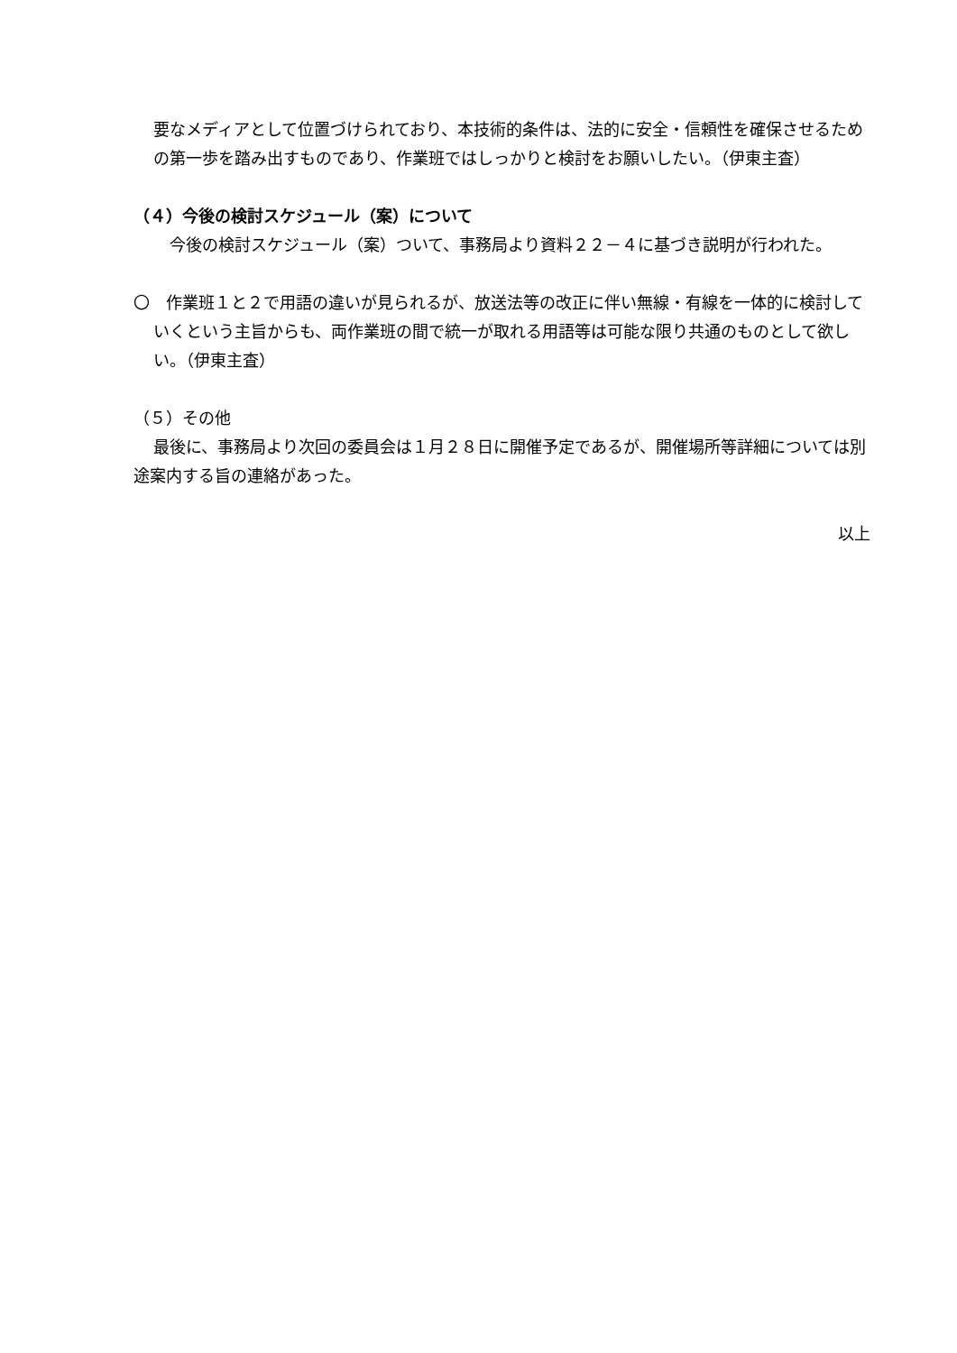要なメディアとして位置づけられており、本技術的条件は、法的に安全・信頼性を確保させるための第一歩を踏み出すものであり、作業班ではしっかりと検討をお願いしたい。（伊東主査）
（４）今後の検討スケジュール（案）について
今後の検討スケジュール（案）ついて、事務局より資料２２－４に基づき説明が行われた。
〇　作業班１と２で用語の違いが見られるが、放送法等の改正に伴い無線・有線を一体的に検討していくという主旨からも、両作業班の間で統一が取れる用語等は可能な限り共通のものとして欲しい。（伊東主査）
（５）その他
最後に、事務局より次回の委員会は１月２８日に開催予定であるが、開催場所等詳細については別途案内する旨の連絡があった。
以上